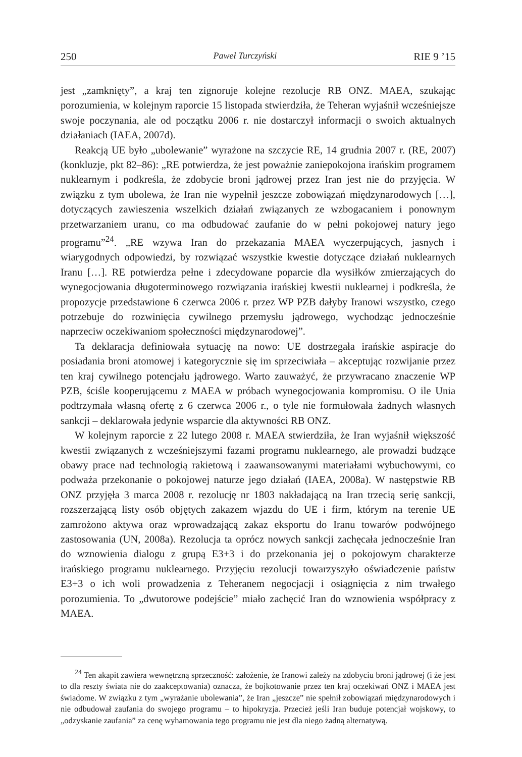250 Paweł Turczyński RIE 9 ’15
jest „zamknięty”, a kraj ten zignoruje kolejne rezolucje RB ONZ. MAEA, szukając porozumienia, w kolejnym raporcie 15 listopada stwierdziła, że Teheran wyjaśnił wcześniejsze swoje poczynania, ale od początku 2006 r. nie dostarczył informacji o swoich aktualnych działaniach (IAEA, 2007d).
Reakcją UE było „ubolewanie” wyrażone na szczycie RE, 14 grudnia 2007 r. (RE, 2007) (konkluzje, pkt 82–86): „RE potwierdza, że jest poważnie zaniepokojona irańskim programem nuklearnym i podkreśla, że zdobycie broni jądrowej przez Iran jest nie do przyjęcia. W związku z tym ubolewa, że Iran nie wypełnił jeszcze zobowiązań międzynarodowych […], dotyczących zawieszenia wszelkich działań związanych ze wzbogacaniem i ponownym przetwarzaniem uranu, co ma odbudować zaufanie do w pełni pokojowej natury jego programu”<sup>24</sup>. „RE wzywa Iran do przekazania MAEA wyczerpujących, jasnych i wiarygodnych odpowiedzi, by rozwiązać wszystkie kwestie dotyczące działań nuklearnych Iranu […]. RE potwierdza pełne i zdecydowane poparcie dla wysiłków zmierzających do wynegocjowania długoterminowego rozwiązania irańskiej kwestii nuklearnej i podkreśla, że propozycje przedstawione 6 czerwca 2006 r. przez WP PZB dałyby Iranowi wszystko, czego potrzebuje do rozwinięcia cywilnego przemysłu jądrowego, wychodząc jednocześnie naprzeciw oczekiwaniom społeczności międzynarodowej”.
Ta deklaracja definiowała sytuację na nowo: UE dostrzegała irańskie aspiracje do posiadania broni atomowej i kategorycznie się im sprzeciwiała – akceptując rozwijanie przez ten kraj cywilnego potencjału jądrowego. Warto zauważyć, że przywracano znaczenie WP PZB, ściśle kooperującemu z MAEA w próbach wynegocjowania kompromisu. O ile Unia podtrzymała własną ofertę z 6 czerwca 2006 r., o tyle nie formułowała żadnych własnych sankcji – deklarowała jedynie wsparcie dla aktywności RB ONZ.
W kolejnym raporcie z 22 lutego 2008 r. MAEA stwierdziła, że Iran wyjaśnił większość kwestii związanych z wcześniejszymi fazami programu nuklearnego, ale prowadzi budzące obawy prace nad technologią rakietową i zaawansowanymi materiałami wybuchowymi, co podważa przekonanie o pokojowej naturze jego działań (IAEA, 2008a). W następstwie RB ONZ przyjęła 3 marca 2008 r. rezolucję nr 1803 nakładającą na Iran trzecią serię sankcji, rozszerzającą listy osób objętych zakazem wjazdu do UE i firm, którym na terenie UE zamrożono aktywa oraz wprowadzającą zakaz eksportu do Iranu towarów podwójnego zastosowania (UN, 2008a). Rezolucja ta oprócz nowych sankcji zachęcała jednocześnie Iran do wznowienia dialogu z grupą E3+3 i do przekonania jej o pokojowym charakterze irańskiego programu nuklearnego. Przyjęciu rezolucji towarzyszyło oświadczenie państw E3+3 o ich woli prowadzenia z Teheranem negocjacji i osiągnięcia z nim trwałego porozumienia. To „dwutorowe podejście” miało zachęcić Iran do wznowienia współpracy z MAEA.
<sup>24</sup> Ten akapit zawiera wewnętrzną sprzeczność: założenie, że Iranowi zależy na zdobyciu broni jądrowej (i że jest to dla reszty świata nie do zaakceptowania) oznacza, że bojkotowanie przez ten kraj oczekiwań ONZ i MAEA jest świadome. W związku z tym „wyrażanie ubolewania”, że Iran „jeszcze” nie spełnił zobowiązań międzynarodowych i nie odbudował zaufania do swojego programu – to hipokryzja. Przecież jeśli Iran buduje potencjał wojskowy, to „odzyskanie zaufania” za cenę wyhamowania tego programu nie jest dla niego żadną alternatywą.